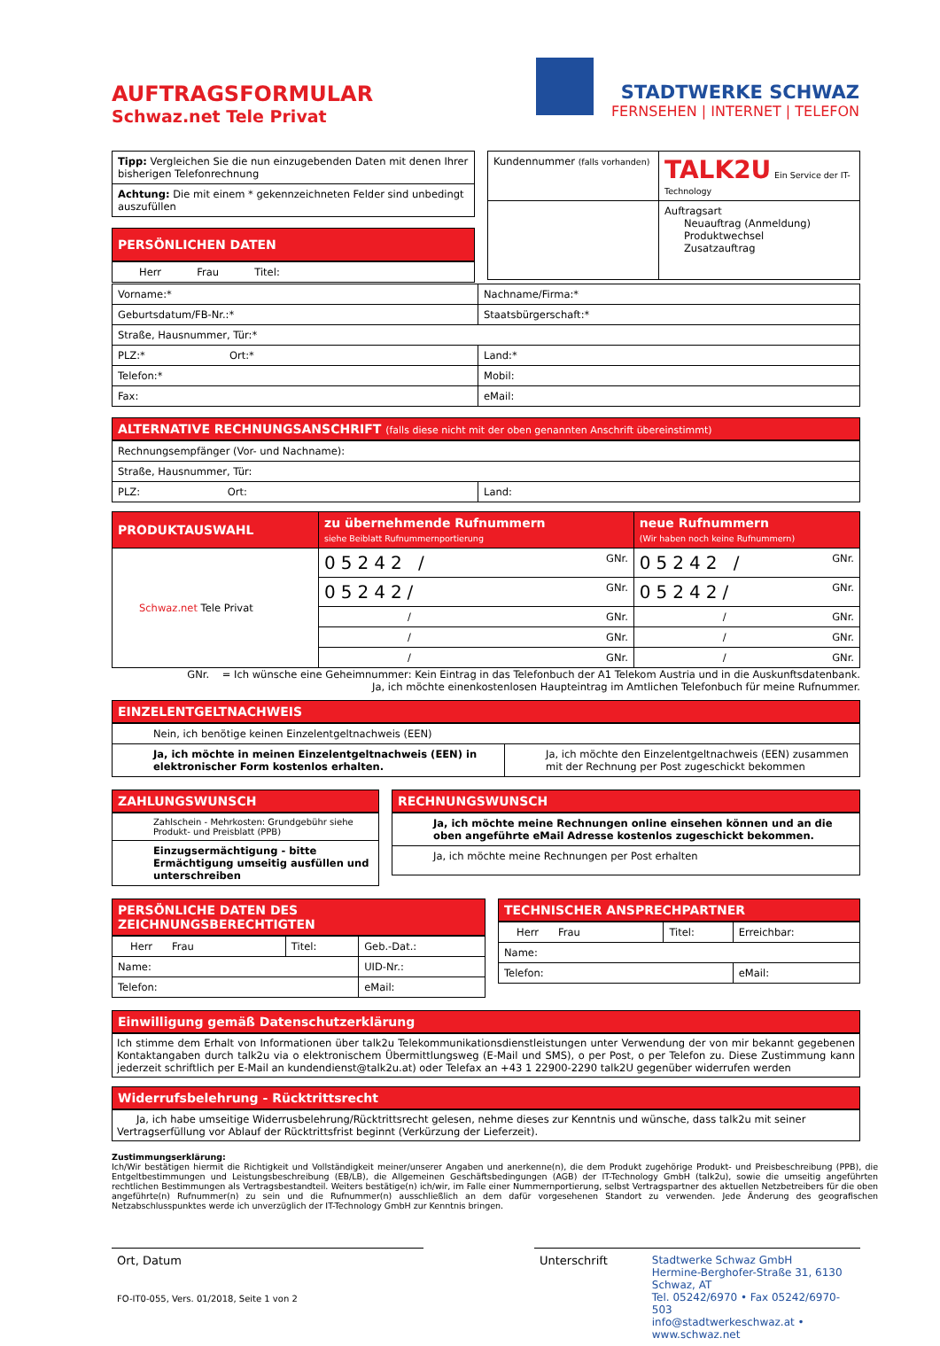AUFTRAGSFORMULAR
Schwaz.net Tele Privat
STADTWERKE SCHWAZ
FERNSEHEN | INTERNET | TELEFON
| Tipp: Vergleichen Sie die nun einzugebenden Daten mit denen Ihrer bisherigen Telefonrechnung |
| Achtung: Die mit einem * gekennzeichneten Felder sind unbedingt auszufüllen |
PERSÖNLICHEN DATEN
| Herr Frau Titel: |
| Kundennummer (falls vorhanden) | TALK2U Ein Service der IT-Technology |
| | Auftragsart Neuauftrag (Anmeldung) Produktwechsel Zusatzauftrag |
| Vorname:* | Nachname/Firma:* |
| Geburtsdatum/FB-Nr.:* | Staatsbürgerschaft:* |
| Straße, Hausnummer, Tür:* | |
| PLZ:* Ort:* | Land:* |
| Telefon:* | Mobil: |
| Fax: | eMail: |
ALTERNATIVE RECHNUNGSANSCHRIFT (falls diese nicht mit der oben genannten Anschrift übereinstimmt)
| Rechnungsempfänger (Vor- und Nachname): | |
| Straße, Hausnummer, Tür: | |
| PLZ: Ort: | Land: |
| PRODUKTAUSWAHL | zu übernehmende Rufnummern siehe Beiblatt Rufnummernportierung | neue Rufnummern (Wir haben noch keine Rufnummern) |
| --- | --- | --- |
| Schwaz.net Tele Privat | 05242 / GNr. | 05242 / GNr. |
| | 05242/ GNr. | 05242/ GNr. |
| | / GNr. | / GNr. |
| | / GNr. | / GNr. |
| | / GNr. | / GNr. |
GNr. = Ich wünsche eine Geheimnummer: Kein Eintrag in das Telefonbuch der A1 Telekom Austria und in die Auskunftsdatenbank.
Ja, ich möchte einenkostenlosen Haupteintrag im Amtlichen Telefonbuch für meine Rufnummer.
EINZELENTGELTNACHWEIS
| Nein, ich benötige keinen Einzelentgeltnachweis (EEN) | |
| Ja, ich möchte in meinen Einzelentgeltnachweis (EEN) in elektronischer Form kostenlos erhalten. | Ja, ich möchte den Einzelentgeltnachweis (EEN) zusammen mit der Rechnung per Post zugeschickt bekommen |
ZAHLUNGSWUNSCH
| Zahlschein - Mehrkosten: Grundgebühr siehe Produkt- und Preisblatt (PPB) |
| Einzugsermächtigung - bitte Ermächtigung umseitig ausfüllen und unterschreiben |
RECHNUNGSWUNSCH
| Ja, ich möchte meine Rechnungen online einsehen können und an die oben angeführte eMail Adresse kostenlos zugeschickt bekommen. |
| Ja, ich möchte meine Rechnungen per Post erhalten |
PERSÖNLICHE DATEN DES ZEICHNUNGSBERECHTIGTEN
| Herr Frau | Titel: | Geb.-Dat.: |
| Name: | | UID-Nr.: |
| Telefon: | | eMail: |
TECHNISCHER ANSPRECHPARTNER
| Herr Frau | Titel: | Erreichbar: |
| Name: | | |
| Telefon: | | eMail: |
Einwilligung gemäß Datenschutzerklärung
Ich stimme dem Erhalt von Informationen über talk2u Telekommunikationsdienstleistungen unter Verwendung der von mir bekannt gegebenen Kontaktangaben durch talk2u via o elektronischem Übermittlungsweg (E-Mail und SMS), o per Post, o per Telefon zu. Diese Zustimmung kann jederzeit schriftlich per E-Mail an kundendienst@talk2u.at) oder Telefax an +43 1 22900-2290 talk2U gegenüber widerrufen werden
Widerrufsbelehrung - Rücktrittsrecht
Ja, ich habe umseitige Widerrusbelehrung/Rücktrittsrecht gelesen, nehme dieses zur Kenntnis und wünsche, dass talk2u mit seiner Vertragserfüllung vor Ablauf der Rücktrittsfrist beginnt (Verkürzung der Lieferzeit).
Zustimmungserklärung:
Ich/Wir bestätigen hiermit die Richtigkeit und Vollständigkeit meiner/unserer Angaben und anerkenne(n), die dem Produkt zugehörige Produkt- und Preisbeschreibung (PPB), die Entgeltbestimmungen und Leistungsbeschreibung (EB/LB), die Allgemeinen Geschäftsbedingungen (AGB) der IT-Technology GmbH (talk2u), sowie die umseitig angeführten rechtlichen Bestimmungen als Vertragsbestandteil. Weiters bestätige(n) ich/wir, im Falle einer Nummernportierung, selbst Vertragspartner des aktuellen Netzbetreibers für die oben angeführte(n) Rufnummer(n) zu sein und die Rufnummer(n) ausschließlich an dem dafür vorgesehenen Standort zu verwenden. Jede Änderung des geografischen Netzabschlusspunktes werde ich unverzüglich der IT-Technology GmbH zur Kenntnis bringen.
Ort, Datum
FO-IT0-055, Vers. 01/2018, Seite 1 von 2
Unterschrift Stadtwerke Schwaz GmbH
Hermine-Berghofer-Straße 31, 6130 Schwaz, AT
Tel. 05242/6970 • Fax 05242/6970-503
info@stadtwerkeschwaz.at • www.schwaz.net